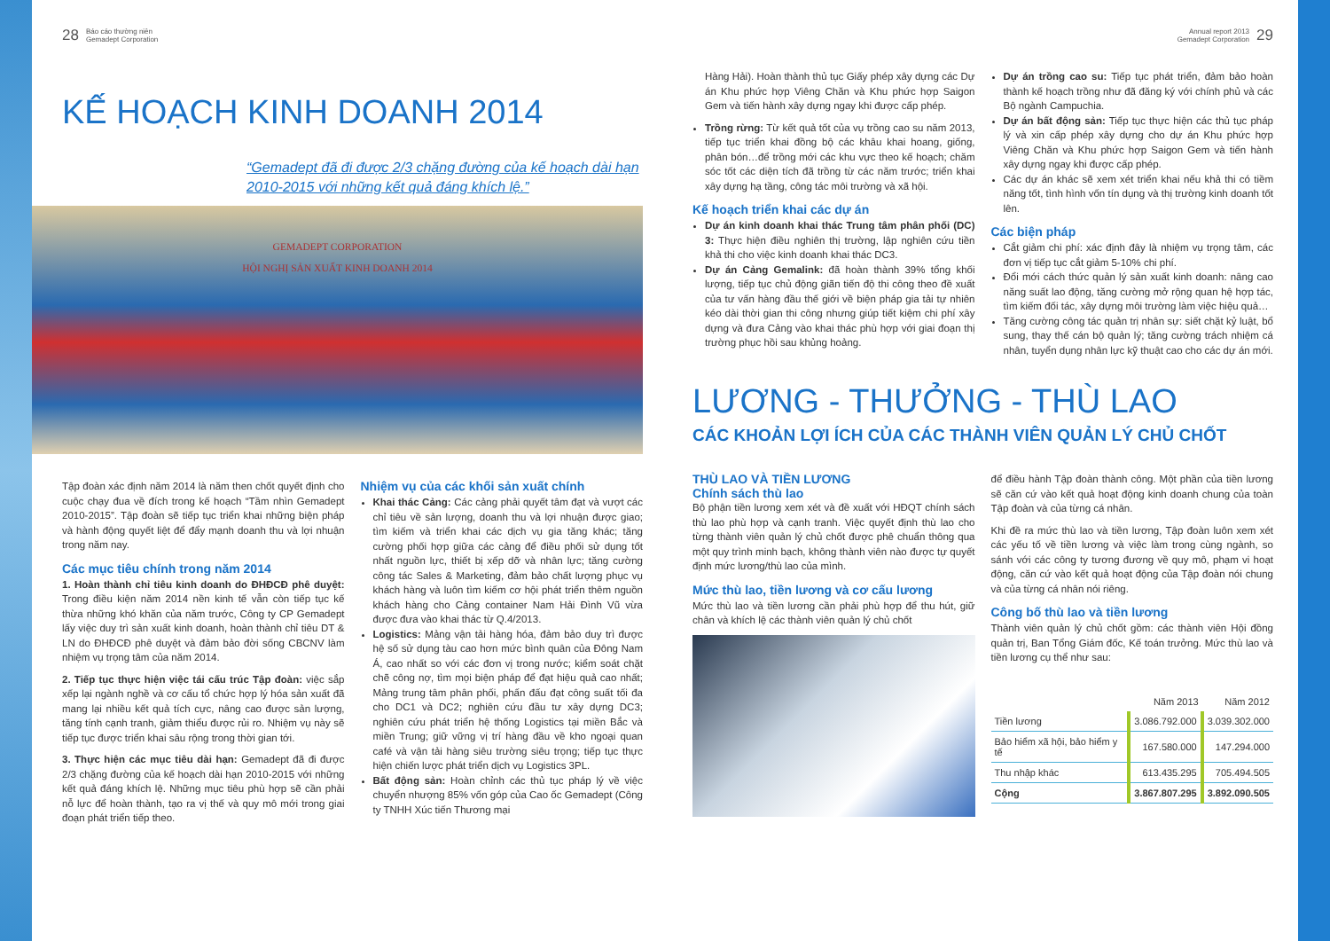28 Báo cáo thường niên
Gemadept Corporation
KẾ HOẠCH KINH DOANH 2014
“Gemadept đã đi được 2/3 chặng đường của kế hoạch dài hạn 2010-2015 với những kết quả đáng khích lệ.”
GEMADEPT CORPORATION
HỘI NGHỊ SẢN XUẤT KINH DOANH 2014
Tập đoàn xác định năm 2014 là năm then chốt quyết định cho cuộc chạy đua về đích trong kế hoạch “Tầm nhìn Gemadept 2010-2015”. Tập đoàn sẽ tiếp tục triển khai những biện pháp và hành động quyết liệt để đẩy mạnh doanh thu và lợi nhuận trong năm nay.
Các mục tiêu chính trong năm 2014
1. Hoàn thành chỉ tiêu kinh doanh do ĐHĐCĐ phê duyệt: Trong điều kiện năm 2014 nền kinh tế vẫn còn tiếp tục kế thừa những khó khăn của năm trước, Công ty CP Gemadept lấy việc duy trì sản xuất kinh doanh, hoàn thành chỉ tiêu DT & LN do ĐHĐCĐ phê duyệt và đảm bảo đời sống CBCNV làm nhiệm vụ trọng tâm của năm 2014.
2. Tiếp tục thực hiện việc tái cấu trúc Tập đoàn: việc sắp xếp lại ngành nghề và cơ cấu tổ chức hợp lý hóa sản xuất đã mang lại nhiều kết quả tích cực, nâng cao được sản lượng, tăng tính cạnh tranh, giảm thiểu được rủi ro. Nhiệm vụ này sẽ tiếp tục được triển khai sâu rộng trong thời gian tới.
3. Thực hiện các mục tiêu dài hạn: Gemadept đã đi được 2/3 chặng đường của kế hoạch dài hạn 2010-2015 với những kết quả đáng khích lệ. Những mục tiêu phù hợp sẽ cần phải nỗ lực để hoàn thành, tạo ra vị thế và quy mô mới trong giai đoạn phát triển tiếp theo.
Nhiệm vụ của các khối sản xuất chính
Khai thác Cảng: Các cảng phải quyết tâm đạt và vượt các chỉ tiêu về sản lượng, doanh thu và lợi nhuận được giao; tìm kiếm và triển khai các dịch vụ gia tăng khác; tăng cường phối hợp giữa các cảng để điều phối sử dụng tốt nhất nguồn lực, thiết bị xếp dỡ và nhân lực; tăng cường công tác Sales & Marketing, đảm bảo chất lượng phục vụ khách hàng và luôn tìm kiếm cơ hội phát triển thêm nguồn khách hàng cho Cảng container Nam Hải Đình Vũ vừa được đưa vào khai thác từ Q.4/2013.
Logistics: Mảng vận tải hàng hóa, đảm bảo duy trì được hệ số sử dụng tàu cao hơn mức bình quân của Đông Nam Á, cao nhất so với các đơn vị trong nước; kiểm soát chặt chẽ công nợ, tìm mọi biện pháp để đạt hiệu quả cao nhất; Mảng trung tâm phân phối, phấn đấu đạt công suất tối đa cho DC1 và DC2; nghiên cứu đầu tư xây dựng DC3; nghiên cứu phát triển hệ thống Logistics tại miền Bắc và miền Trung; giữ vững vị trí hàng đầu về kho ngoại quan café và vận tải hàng siêu trường siêu trọng; tiếp tục thực hiện chiến lược phát triển dịch vụ Logistics 3PL.
Bất động sản: Hoàn chỉnh các thủ tục pháp lý về việc chuyển nhượng 85% vốn góp của Cao ốc Gemadept (Công ty TNHH Xúc tiến Thương mại
Annual report 2013
Gemadept Corporation 29
Hàng Hải). Hoàn thành thủ tục Giấy phép xây dựng các Dự án Khu phức hợp Viêng Chăn và Khu phức hợp Saigon Gem và tiến hành xây dựng ngay khi được cấp phép.
Trồng rừng: Từ kết quả tốt của vụ trồng cao su năm 2013, tiếp tục triển khai đồng bộ các khâu khai hoang, giống, phân bón…để trồng mới các khu vực theo kế hoạch; chăm sóc tốt các diện tích đã trồng từ các năm trước; triển khai xây dựng hạ tầng, công tác môi trường và xã hội.
Kế hoạch triển khai các dự án
Dự án kinh doanh khai thác Trung tâm phân phối (DC) 3: Thực hiện điều nghiên thị trường, lập nghiên cứu tiền khả thi cho việc kinh doanh khai thác DC3.
Dự án Cảng Gemalink: đã hoàn thành 39% tổng khối lượng, tiếp tục chủ động giãn tiến độ thi công theo đề xuất của tư vấn hàng đầu thế giới về biện pháp gia tải tự nhiên kéo dài thời gian thi công nhưng giúp tiết kiệm chi phí xây dựng và đưa Cảng vào khai thác phù hợp với giai đoạn thị trường phục hồi sau khủng hoảng.
Dự án trồng cao su: Tiếp tục phát triển, đảm bảo hoàn thành kế hoạch trồng như đã đăng ký với chính phủ và các Bộ ngành Campuchia.
Dự án bất động sản: Tiếp tục thực hiện các thủ tục pháp lý và xin cấp phép xây dựng cho dự án Khu phức hợp Viêng Chăn và Khu phức hợp Saigon Gem và tiến hành xây dựng ngay khi được cấp phép.
Các dự án khác sẽ xem xét triển khai nếu khả thi có tiềm năng tốt, tình hình vốn tín dụng và thị trường kinh doanh tốt lên.
Các biện pháp
Cắt giảm chi phí: xác định đây là nhiệm vụ trọng tâm, các đơn vị tiếp tục cắt giảm 5-10% chi phí.
Đổi mới cách thức quản lý sản xuất kinh doanh: nâng cao năng suất lao động, tăng cường mở rộng quan hệ hợp tác, tìm kiếm đối tác, xây dựng môi trường làm việc hiệu quả…
Tăng cường công tác quản trị nhân sự: siết chặt kỷ luật, bổ sung, thay thế cán bộ quản lý; tăng cường trách nhiệm cá nhân, tuyển dụng nhân lực kỹ thuật cao cho các dự án mới.
LƯƠNG - THƯỞNG - THÙ LAO
CÁC KHOẢN LỢI ÍCH CỦA CÁC THÀNH VIÊN QUẢN LÝ CHỦ CHỐT
THÙ LAO VÀ TIỀN LƯƠNG
Chính sách thù lao
Bộ phận tiền lương xem xét và đề xuất với HĐQT chính sách thù lao phù hợp và cạnh tranh. Việc quyết định thù lao cho từng thành viên quản lý chủ chốt được phê chuẩn thông qua một quy trình minh bạch, không thành viên nào được tự quyết định mức lương/thù lao của mình.
Mức thù lao, tiền lương và cơ cấu lương
Mức thù lao và tiền lương cần phải phù hợp để thu hút, giữ chân và khích lệ các thành viên quản lý chủ chốt
để điều hành Tập đoàn thành công. Một phần của tiền lương sẽ căn cứ vào kết quả hoạt động kinh doanh chung của toàn Tập đoàn và của từng cá nhân.
Khi đề ra mức thù lao và tiền lương, Tập đoàn luôn xem xét các yếu tố về tiền lương và việc làm trong cùng ngành, so sánh với các công ty tương đương về quy mô, phạm vi hoạt động, căn cứ vào kết quả hoạt động của Tập đoàn nói chung và của từng cá nhân nói riêng.
Công bố thù lao và tiền lương
Thành viên quản lý chủ chốt gồm: các thành viên Hội đồng quản trị, Ban Tổng Giám đốc, Kế toán trưởng. Mức thù lao và tiền lương cụ thể như sau:
| | Năm 2013 | Năm 2012 |
| --- | --- | --- |
| Tiền lương | 3.086.792.000 | 3.039.302.000 |
| Bảo hiểm xã hội, bảo hiểm y tế | 167.580.000 | 147.294.000 |
| Thu nhập khác | 613.435.295 | 705.494.505 |
| Cộng | 3.867.807.295 | 3.892.090.505 |